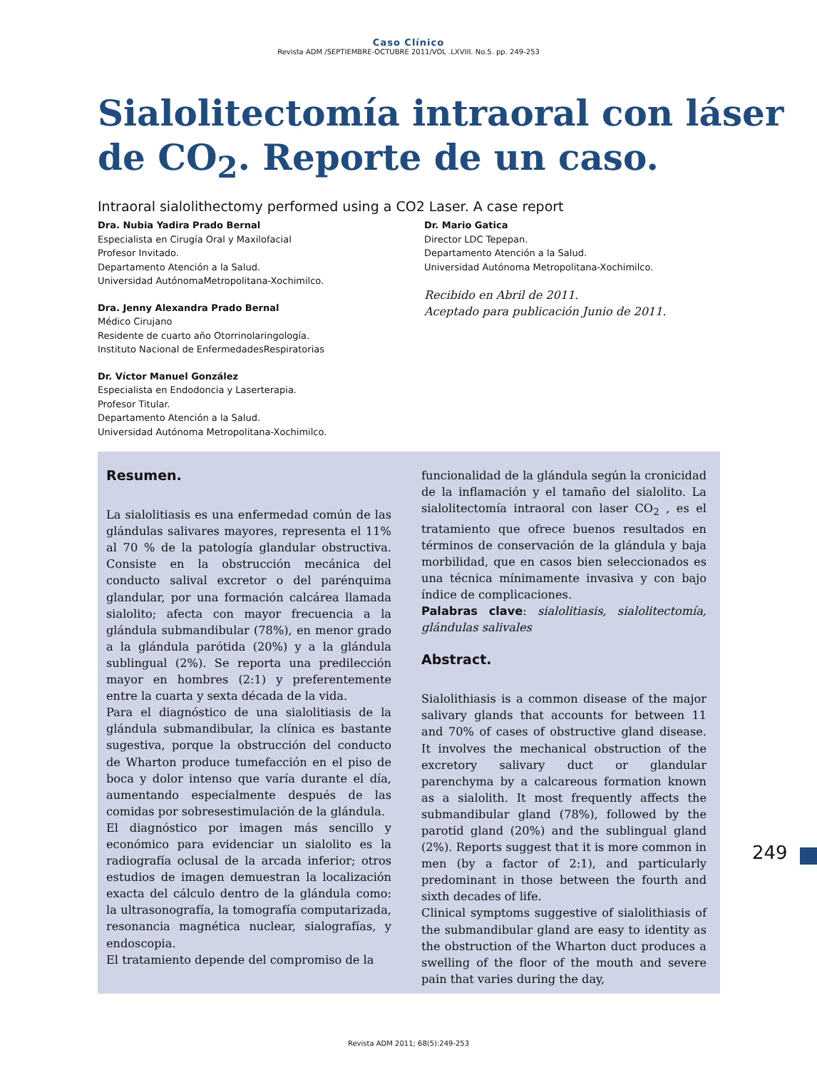Caso Clínico
Revista ADM /SEPTIEMBRE-OCTUBRE 2011/VOL .LXVIII. No.5. pp. 249-253
Sialolitectomía intraoral con láser
de CO<sub>2</sub>. Reporte de un caso.
Intraoral sialolithectomy performed using a CO2 Laser. A case report
Dra. Nubia Yadira Prado Bernal
Especialista en Cirugía Oral y Maxilofacial
Profesor Invitado.
Departamento Atención a la Salud.
Universidad AutónomaMetropolitana-Xochimilco.
Dra. Jenny Alexandra Prado Bernal
Médico Cirujano
Residente de cuarto año Otorrinolaringología.
Instituto Nacional de EnfermedadesRespiratorias
Dr. Víctor Manuel González
Especialista en Endodoncia y Laserterapia.
Profesor Titular.
Departamento Atención a la Salud.
Universidad Autónoma Metropolitana-Xochimilco.
Dr. Mario Gatica
Director LDC Tepepan.
Departamento Atención a la Salud.
Universidad Autónoma Metropolitana-Xochimilco.
Recibido en Abril de 2011.
Aceptado para publicación Junio de 2011.
Resumen.
La sialolitiasis es una enfermedad común de las glándulas salivares mayores, representa el 11% al 70 % de la patología glandular obstructiva. Consiste en la obstrucción mecánica del conducto salival excretor o del parénquima glandular, por una formación calcárea llamada sialolito; afecta con mayor frecuencia a la glándula submandibular (78%), en menor grado a la glándula parótida (20%) y a la glándula sublingual (2%). Se reporta una predilección mayor en hombres (2:1) y preferentemente entre la cuarta y sexta década de la vida.
Para el diagnóstico de una sialolitiasis de la glándula submandibular, la clínica es bastante sugestiva, porque la obstrucción del conducto de Wharton produce tumefacción en el piso de boca y dolor intenso que varía durante el día, aumentando especialmente después de las comidas por sobresestimulación de la glándula.
El diagnóstico por imagen más sencillo y económico para evidenciar un sialolito es la radiografía oclusal de la arcada inferior; otros estudios de imagen demuestran la localización exacta del cálculo dentro de la glándula como: la ultrasonografía, la tomografía computarizada, resonancia magnética nuclear, sialografías, y endoscopia.
El tratamiento depende del compromiso de la
funcionalidad de la glándula según la cronicidad de la inflamación y el tamaño del sialolito. La sialolitectomía intraoral con laser CO<sub>2</sub> , es el tratamiento que ofrece buenos resultados en términos de conservación de la glándula y baja morbilidad, que en casos bien seleccionados es una técnica mínimamente invasiva y con bajo índice de complicaciones.
Palabras clave: sialolitiasis, sialolitectomía, glándulas salivales
Abstract.
Sialolithiasis is a common disease of the major salivary glands that accounts for between 11 and 70% of cases of obstructive gland disease. It involves the mechanical obstruction of the excretory salivary duct or glandular parenchyma by a calcareous formation known as a sialolith. It most frequently affects the submandibular gland (78%), followed by the parotid gland (20%) and the sublingual gland (2%). Reports suggest that it is more common in men (by a factor of 2:1), and particularly predominant in those between the fourth and sixth decades of life.
Clinical symptoms suggestive of sialolithiasis of the submandibular gland are easy to identity as the obstruction of the Wharton duct produces a swelling of the floor of the mouth and severe pain that varies during the day,
249
Revista ADM 2011; 68(5):249-253